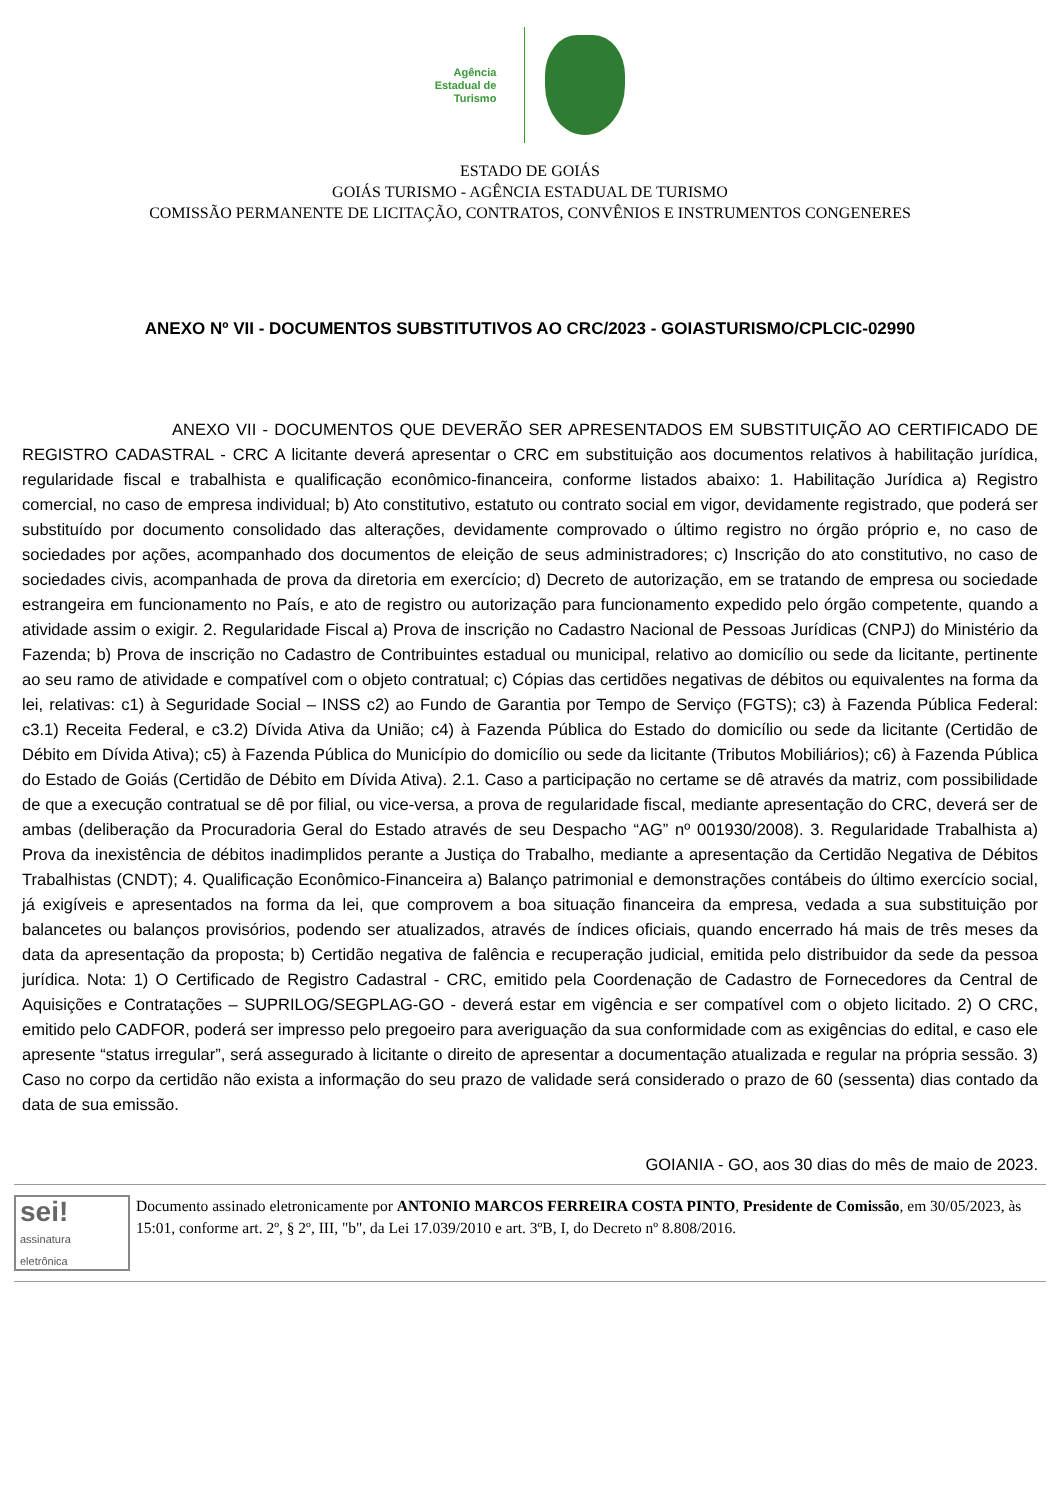Agência
Estadual de
Turismo
ESTADO DE GOIÁS
GOIÁS TURISMO - AGÊNCIA ESTADUAL DE TURISMO
COMISSÃO PERMANENTE DE LICITAÇÃO, CONTRATOS, CONVÊNIOS E INSTRUMENTOS CONGENERES
ANEXO Nº VII - DOCUMENTOS SUBSTITUTIVOS AO CRC/2023 - GOIASTURISMO/CPLCIC-02990
ANEXO VII - DOCUMENTOS QUE DEVERÃO SER APRESENTADOS EM SUBSTITUIÇÃO AO CERTIFICADO DE REGISTRO CADASTRAL - CRC A licitante deverá apresentar o CRC em substituição aos documentos relativos à habilitação jurídica, regularidade fiscal e trabalhista e qualificação econômico-financeira, conforme listados abaixo: 1. Habilitação Jurídica a) Registro comercial, no caso de empresa individual; b) Ato constitutivo, estatuto ou contrato social em vigor, devidamente registrado, que poderá ser substituído por documento consolidado das alterações, devidamente comprovado o último registro no órgão próprio e, no caso de sociedades por ações, acompanhado dos documentos de eleição de seus administradores; c) Inscrição do ato constitutivo, no caso de sociedades civis, acompanhada de prova da diretoria em exercício; d) Decreto de autorização, em se tratando de empresa ou sociedade estrangeira em funcionamento no País, e ato de registro ou autorização para funcionamento expedido pelo órgão competente, quando a atividade assim o exigir. 2. Regularidade Fiscal a) Prova de inscrição no Cadastro Nacional de Pessoas Jurídicas (CNPJ) do Ministério da Fazenda; b) Prova de inscrição no Cadastro de Contribuintes estadual ou municipal, relativo ao domicílio ou sede da licitante, pertinente ao seu ramo de atividade e compatível com o objeto contratual; c) Cópias das certidões negativas de débitos ou equivalentes na forma da lei, relativas: c1) à Seguridade Social – INSS c2) ao Fundo de Garantia por Tempo de Serviço (FGTS); c3) à Fazenda Pública Federal: c3.1) Receita Federal, e c3.2) Dívida Ativa da União; c4) à Fazenda Pública do Estado do domicílio ou sede da licitante (Certidão de Débito em Dívida Ativa); c5) à Fazenda Pública do Município do domicílio ou sede da licitante (Tributos Mobiliários); c6) à Fazenda Pública do Estado de Goiás (Certidão de Débito em Dívida Ativa). 2.1. Caso a participação no certame se dê através da matriz, com possibilidade de que a execução contratual se dê por filial, ou vice-versa, a prova de regularidade fiscal, mediante apresentação do CRC, deverá ser de ambas (deliberação da Procuradoria Geral do Estado através de seu Despacho “AG” nº 001930/2008). 3. Regularidade Trabalhista a) Prova da inexistência de débitos inadimplidos perante a Justiça do Trabalho, mediante a apresentação da Certidão Negativa de Débitos Trabalhistas (CNDT); 4. Qualificação Econômico-Financeira a) Balanço patrimonial e demonstrações contábeis do último exercício social, já exigíveis e apresentados na forma da lei, que comprovem a boa situação financeira da empresa, vedada a sua substituição por balancetes ou balanços provisórios, podendo ser atualizados, através de índices oficiais, quando encerrado há mais de três meses da data da apresentação da proposta; b) Certidão negativa de falência e recuperação judicial, emitida pelo distribuidor da sede da pessoa jurídica. Nota: 1) O Certificado de Registro Cadastral - CRC, emitido pela Coordenação de Cadastro de Fornecedores da Central de Aquisições e Contratações – SUPRILOG/SEGPLAG-GO - deverá estar em vigência e ser compatível com o objeto licitado. 2) O CRC, emitido pelo CADFOR, poderá ser impresso pelo pregoeiro para averiguação da sua conformidade com as exigências do edital, e caso ele apresente “status irregular”, será assegurado à licitante o direito de apresentar a documentação atualizada e regular na própria sessão. 3) Caso no corpo da certidão não exista a informação do seu prazo de validade será considerado o prazo de 60 (sessenta) dias contado da data de sua emissão.
GOIANIA - GO, aos 30 dias do mês de maio de 2023.
sei!
assinatura
eletrônica
Documento assinado eletronicamente por ANTONIO MARCOS FERREIRA COSTA PINTO, Presidente de Comissão, em 30/05/2023, às 15:01, conforme art. 2º, § 2º, III, "b", da Lei 17.039/2010 e art. 3ºB, I, do Decreto nº 8.808/2016.